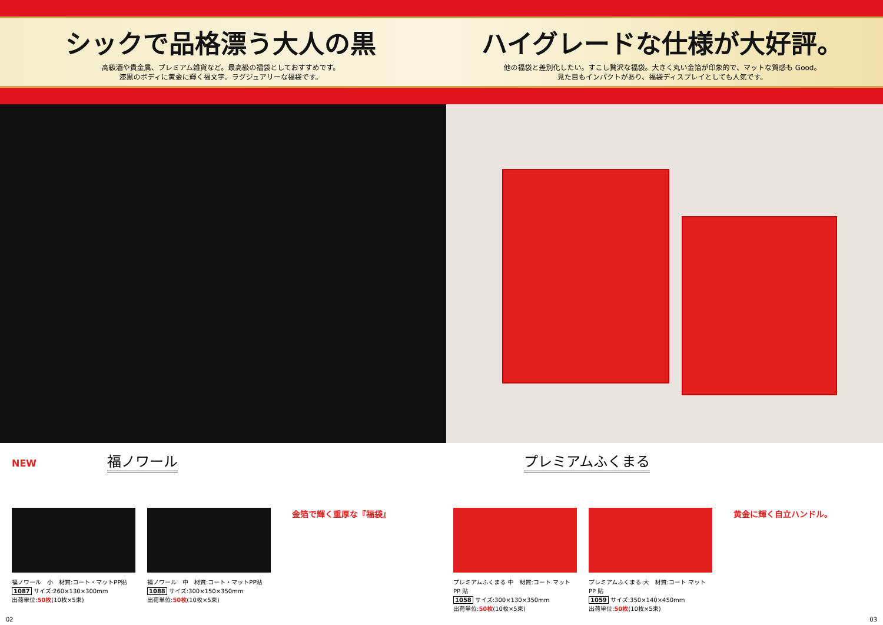シックで品格漂う大人の黒
高級酒や貴金属、プレミアム雑貨など。最高級の福袋としておすすめです。
漆黒のボディに黄金に輝く福文字。ラグジュアリーな福袋です。
ハイグレードな仕様が大好評。
他の福袋と差別化したい。すこし贅沢な福袋。大きく丸い金箔が印象的で、マットな質感も Good。
見た目もインパクトがあり、福袋ディスプレイとしても人気です。
NEW
福ノワール
福ノワール　小　材質:コート・マットPP貼
1087 サイズ:260×130×300mm
出荷単位:50枚(10枚×5束)
福ノワール　中　材質:コート・マットPP貼
1088 サイズ:300×150×350mm
出荷単位:50枚(10枚×5束)
金箔で輝く重厚な『福袋』
プレミアムふくまる
プレミアムふくまる 中　材質:コート マット PP 貼
1058 サイズ:300×130×350mm
出荷単位:50枚(10枚×5束)
プレミアムふくまる 大　材質:コート マット PP 貼
1059 サイズ:350×140×450mm
出荷単位:50枚(10枚×5束)
黄金に輝く自立ハンドル。
02 03